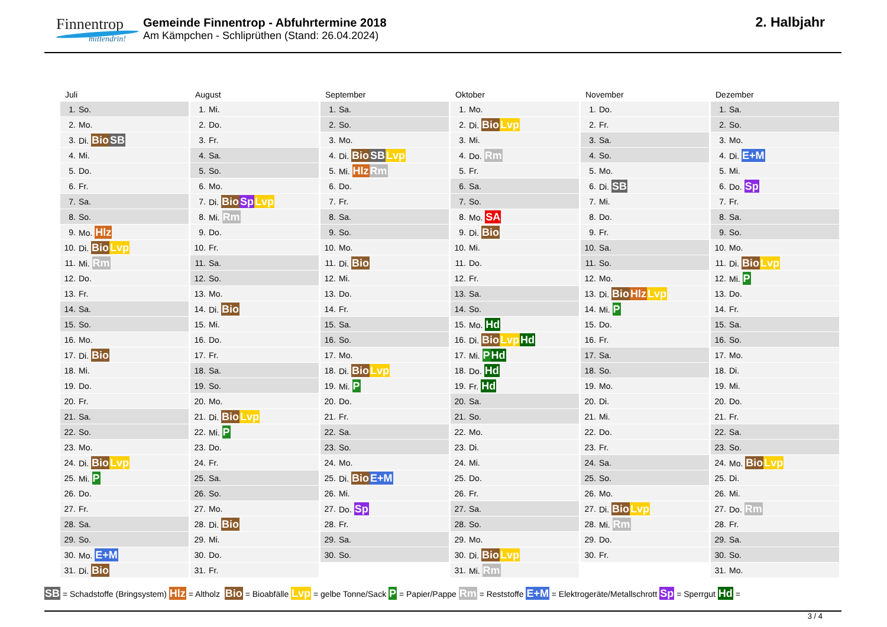Finnentrop
mittendrin!
Gemeinde Finnentrop - Abfuhrtermine 2018
Am Kämpchen - Schliprüthen (Stand: 26.04.2024)
2. Halbjahr
Juli
| 1. | So. |
| 2. | Mo. |
| 3. | Di. Bio SB |
| 4. | Mi. |
| 5. | Do. |
| 6. | Fr. |
| 7. | Sa. |
| 8. | So. |
| 9. | Mo. Hlz |
| 10. | Di. Bio Lvp |
| 11. | Mi. Rm |
| 12. | Do. |
| 13. | Fr. |
| 14. | Sa. |
| 15. | So. |
| 16. | Mo. |
| 17. | Di. Bio |
| 18. | Mi. |
| 19. | Do. |
| 20. | Fr. |
| 21. | Sa. |
| 22. | So. |
| 23. | Mo. |
| 24. | Di. Bio Lvp |
| 25. | Mi. P |
| 26. | Do. |
| 27. | Fr. |
| 28. | Sa. |
| 29. | So. |
| 30. | Mo. E+M |
| 31. | Di. Bio |
August
| 1. | Mi. |
| 2. | Do. |
| 3. | Fr. |
| 4. | Sa. |
| 5. | So. |
| 6. | Mo. |
| 7. | Di. Bio Sp Lvp |
| 8. | Mi. Rm |
| 9. | Do. |
| 10. | Fr. |
| 11. | Sa. |
| 12. | So. |
| 13. | Mo. |
| 14. | Di. Bio |
| 15. | Mi. |
| 16. | Do. |
| 17. | Fr. |
| 18. | Sa. |
| 19. | So. |
| 20. | Mo. |
| 21. | Di. Bio Lvp |
| 22. | Mi. P |
| 23. | Do. |
| 24. | Fr. |
| 25. | Sa. |
| 26. | So. |
| 27. | Mo. |
| 28. | Di. Bio |
| 29. | Mi. |
| 30. | Do. |
| 31. | Fr. |
September
| 1. | Sa. |
| 2. | So. |
| 3. | Mo. |
| 4. | Di. Bio SB Lvp |
| 5. | Mi. Hlz Rm |
| 6. | Do. |
| 7. | Fr. |
| 8. | Sa. |
| 9. | So. |
| 10. | Mo. |
| 11. | Di. Bio |
| 12. | Mi. |
| 13. | Do. |
| 14. | Fr. |
| 15. | Sa. |
| 16. | So. |
| 17. | Mo. |
| 18. | Di. Bio Lvp |
| 19. | Mi. P |
| 20. | Do. |
| 21. | Fr. |
| 22. | Sa. |
| 23. | So. |
| 24. | Mo. |
| 25. | Di. Bio E+M |
| 26. | Mi. |
| 27. | Do. Sp |
| 28. | Fr. |
| 29. | Sa. |
| 30. | So. |
Oktober
| 1. | Mo. |
| 2. | Di. Bio Lvp |
| 3. | Mi. |
| 4. | Do. Rm |
| 5. | Fr. |
| 6. | Sa. |
| 7. | So. |
| 8. | Mo. SA |
| 9. | Di. Bio |
| 10. | Mi. |
| 11. | Do. |
| 12. | Fr. |
| 13. | Sa. |
| 14. | So. |
| 15. | Mo. Hd |
| 16. | Di. Bio Lvp Hd |
| 17. | Mi. P Hd |
| 18. | Do. Hd |
| 19. | Fr. Hd |
| 20. | Sa. |
| 21. | So. |
| 22. | Mo. |
| 23. | Di. |
| 24. | Mi. |
| 25. | Do. |
| 26. | Fr. |
| 27. | Sa. |
| 28. | So. |
| 29. | Mo. |
| 30. | Di. Bio Lvp |
| 31. | Mi. Rm |
November
| 1. | Do. |
| 2. | Fr. |
| 3. | Sa. |
| 4. | So. |
| 5. | Mo. |
| 6. | Di. SB |
| 7. | Mi. |
| 8. | Do. |
| 9. | Fr. |
| 10. | Sa. |
| 11. | So. |
| 12. | Mo. |
| 13. | Di. Bio Hlz Lvp |
| 14. | Mi. P |
| 15. | Do. |
| 16. | Fr. |
| 17. | Sa. |
| 18. | So. |
| 19. | Mo. |
| 20. | Di. |
| 21. | Mi. |
| 22. | Do. |
| 23. | Fr. |
| 24. | Sa. |
| 25. | So. |
| 26. | Mo. |
| 27. | Di. Bio Lvp |
| 28. | Mi. Rm |
| 29. | Do. |
| 30. | Fr. |
Dezember
| 1. | Sa. |
| 2. | So. |
| 3. | Mo. |
| 4. | Di. E+M |
| 5. | Mi. |
| 6. | Do. Sp |
| 7. | Fr. |
| 8. | Sa. |
| 9. | So. |
| 10. | Mo. |
| 11. | Di. Bio Lvp |
| 12. | Mi. P |
| 13. | Do. |
| 14. | Fr. |
| 15. | Sa. |
| 16. | So. |
| 17. | Mo. |
| 18. | Di. |
| 19. | Mi. |
| 20. | Do. |
| 21. | Fr. |
| 22. | Sa. |
| 23. | So. |
| 24. | Mo. Bio Lvp |
| 25. | Di. |
| 26. | Mi. |
| 27. | Do. Rm |
| 28. | Fr. |
| 29. | Sa. |
| 30. | So. |
| 31. | Mo. |
SB = Schadstoffe (Bringsystem) Hlz = Altholz Bio = Bioabfälle Lvp = gelbe Tonne/Sack P = Papier/Pappe Rm = Reststoffe E+M = Elektrogeräte/Metallschrott Sp = Sperrgut Hd =
3 / 4